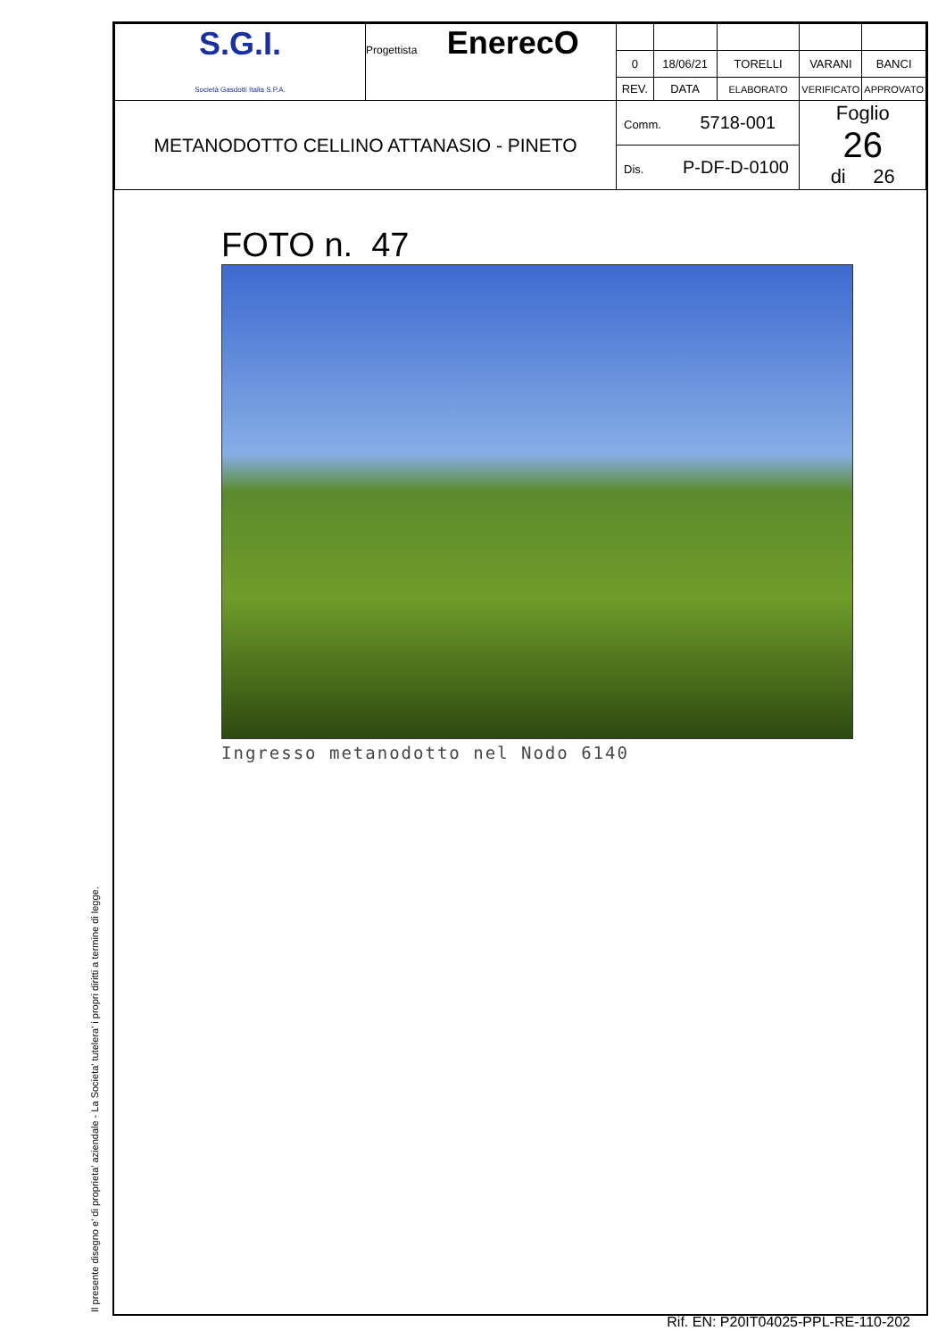Il presente disegno e' di proprieta' aziendale - La Societa' tutelera' i propri diritti a termine di legge.
| S.G.I. Società Gasdotti Italia S.P.A. | Progettista EnerecO | | | | | |
| | | 0 | 18/06/21 | TORELLI | VARANI | BANCI |
| | | REV. | DATA | ELABORATO | VERIFICATO | APPROVATO |
| METANODOTTO CELLINO ATTANASIO - PINETO | | Comm. 5718-001 | | | Foglio 26 di 26 | |
| | | Dis. P-DF-D-0100 | | | | |
FOTO n. 47
Ingresso metanodotto nel Nodo 6140
Rif. EN: P20IT04025-PPL-RE-110-202